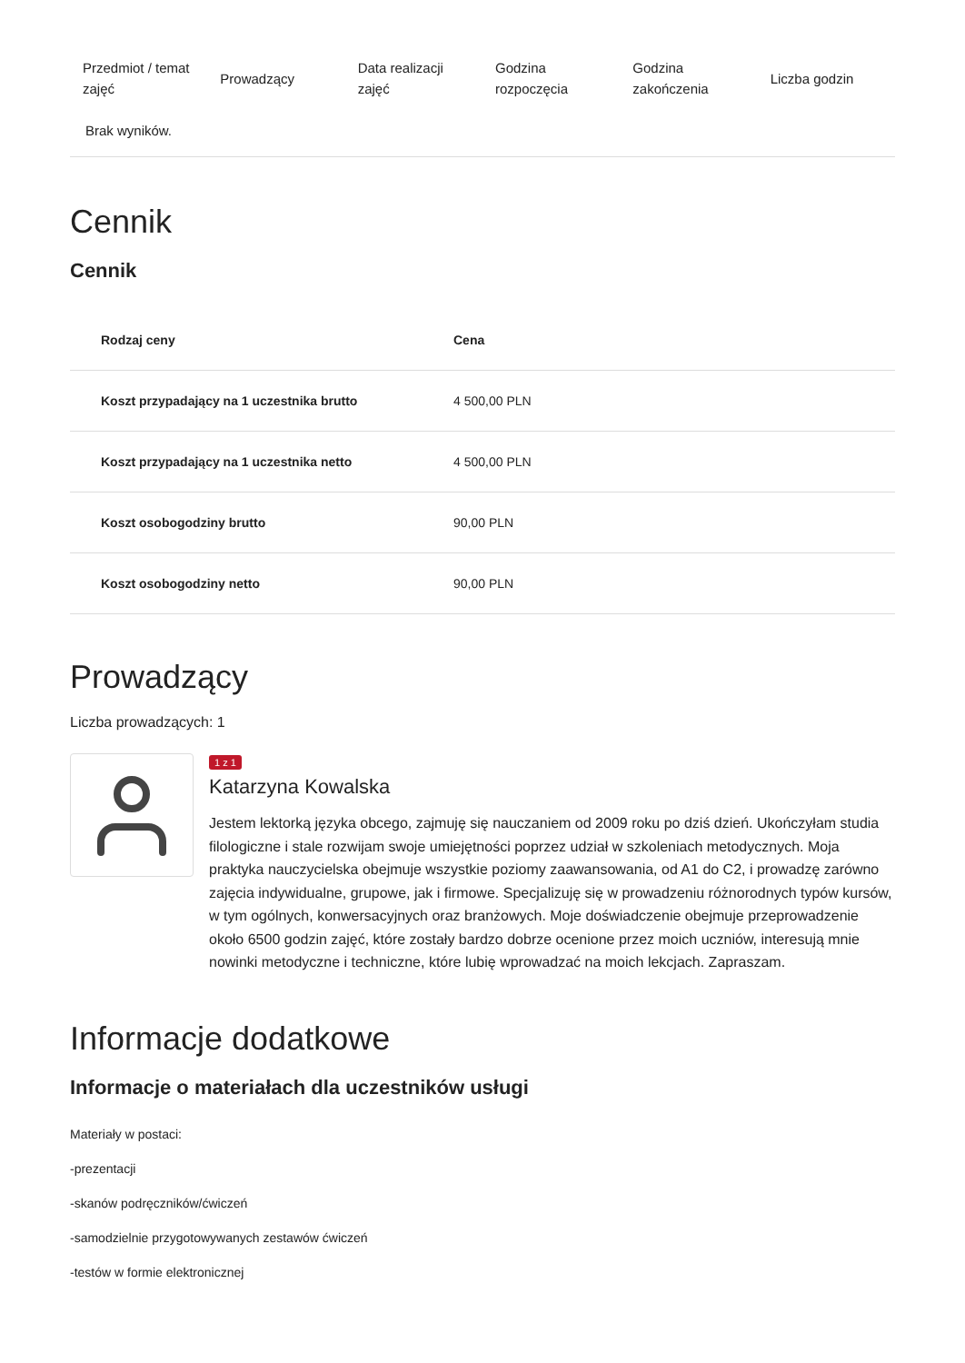| Przedmiot / temat zajęć | Prowadzący | Data realizacji zajęć | Godzina rozpoczęcia | Godzina zakończenia | Liczba godzin |
| --- | --- | --- | --- | --- | --- |
| Brak wyników. | | | | | |
Cennik
Cennik
| Rodzaj ceny | Cena |
| --- | --- |
| Koszt przypadający na 1 uczestnika brutto | 4 500,00 PLN |
| Koszt przypadający na 1 uczestnika netto | 4 500,00 PLN |
| Koszt osobogodziny brutto | 90,00 PLN |
| Koszt osobogodziny netto | 90,00 PLN |
Prowadzący
Liczba prowadzących: 1
1 z 1
Katarzyna Kowalska
Jestem lektorką języka obcego, zajmuję się nauczaniem od 2009 roku po dziś dzień. Ukończyłam studia filologiczne i stale rozwijam swoje umiejętności poprzez udział w szkoleniach metodycznych. Moja praktyka nauczycielska obejmuje wszystkie poziomy zaawansowania, od A1 do C2, i prowadzę zarówno zajęcia indywidualne, grupowe, jak i firmowe. Specjalizuję się w prowadzeniu różnorodnych typów kursów, w tym ogólnych, konwersacyjnych oraz branżowych. Moje doświadczenie obejmuje przeprowadzenie około 6500 godzin zajęć, które zostały bardzo dobrze ocenione przez moich uczniów, interesują mnie nowinki metodyczne i techniczne, które lubię wprowadzać na moich lekcjach. Zapraszam.
Informacje dodatkowe
Informacje o materiałach dla uczestników usługi
Materiały w postaci:
-prezentacji
-skanów podręczników/ćwiczeń
-samodzielnie przygotowywanych zestawów ćwiczeń
-testów w formie elektronicznej